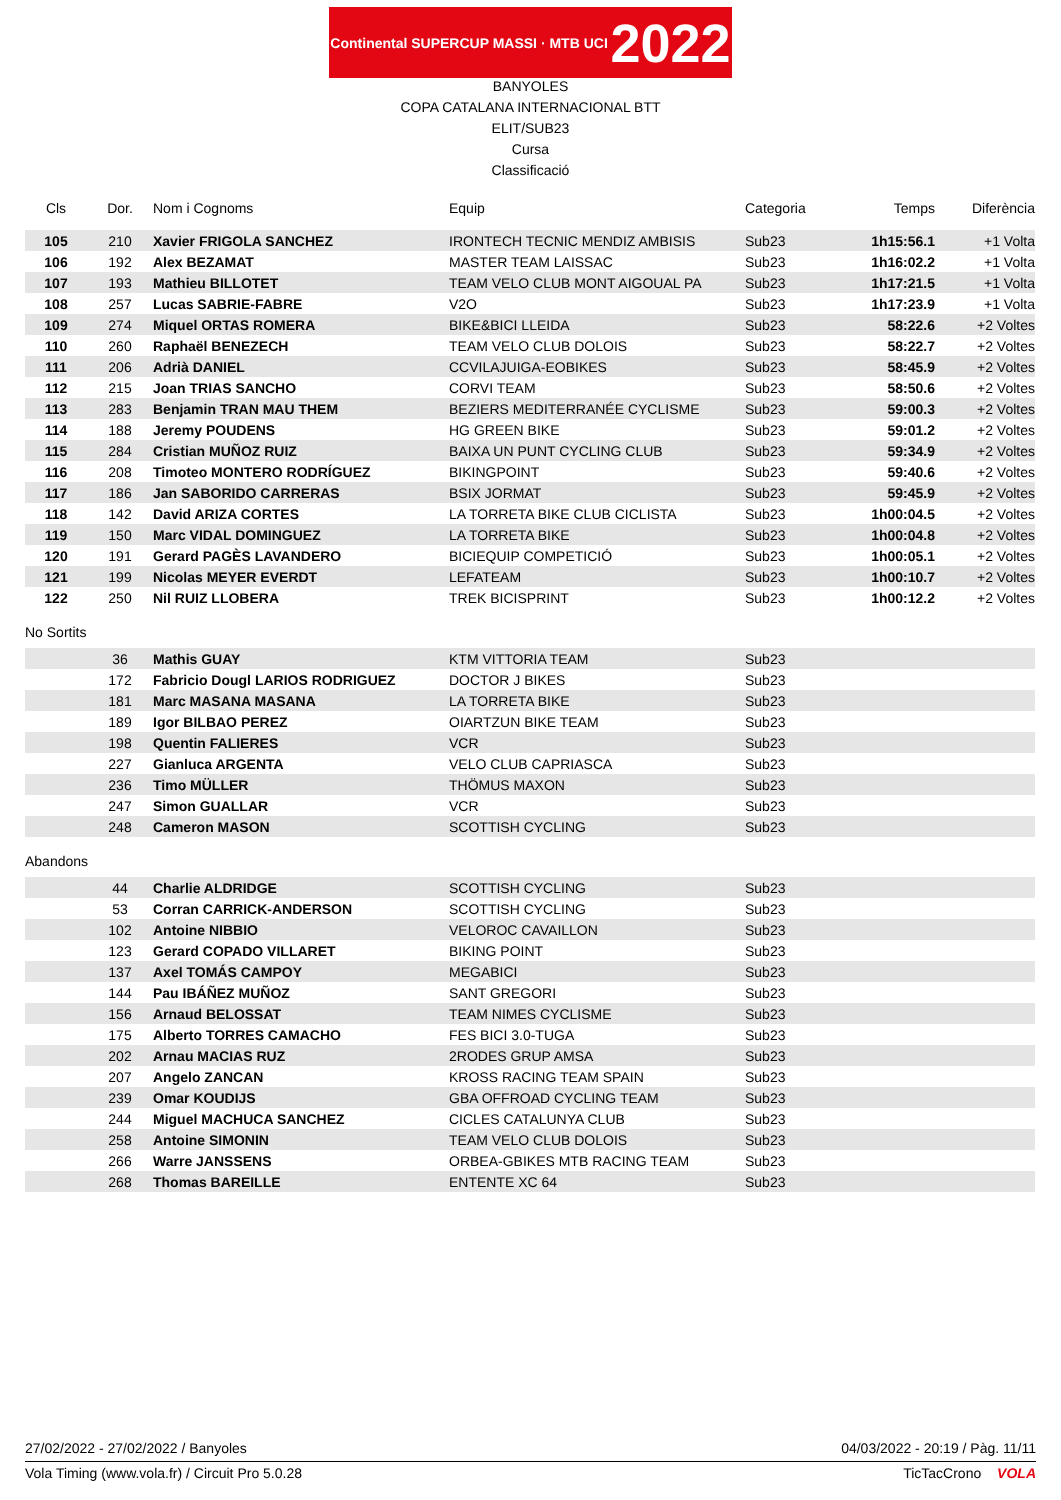Continental SUPERCUP MASSI · MTB UCI 2022
BANYOLES
COPA CATALANA INTERNACIONAL BTT
ELIT/SUB23
Cursa
Classificació
| Cls | Dor. | Nom i Cognoms | Equip | Categoria | Temps | Diferència |
| --- | --- | --- | --- | --- | --- | --- |
| 105 | 210 | Xavier FRIGOLA SANCHEZ | IRONTECH TECNIC MENDIZ AMBISIS | Sub23 | 1h15:56.1 | +1 Volta |
| 106 | 192 | Alex BEZAMAT | MASTER TEAM LAISSAC | Sub23 | 1h16:02.2 | +1 Volta |
| 107 | 193 | Mathieu BILLOTET | TEAM VELO CLUB MONT AIGOUAL PA | Sub23 | 1h17:21.5 | +1 Volta |
| 108 | 257 | Lucas SABRIE-FABRE | V2O | Sub23 | 1h17:23.9 | +1 Volta |
| 109 | 274 | Miquel ORTAS ROMERA | BIKE&BICI LLEIDA | Sub23 | 58:22.6 | +2 Voltes |
| 110 | 260 | Raphaël BENEZECH | TEAM VELO CLUB DOLOIS | Sub23 | 58:22.7 | +2 Voltes |
| 111 | 206 | Adrià DANIEL | CCVILAJUIGA-EOBIKES | Sub23 | 58:45.9 | +2 Voltes |
| 112 | 215 | Joan TRIAS SANCHO | CORVI TEAM | Sub23 | 58:50.6 | +2 Voltes |
| 113 | 283 | Benjamin TRAN MAU THEM | BEZIERS MEDITERRANÉE CYCLISME | Sub23 | 59:00.3 | +2 Voltes |
| 114 | 188 | Jeremy POUDENS | HG GREEN BIKE | Sub23 | 59:01.2 | +2 Voltes |
| 115 | 284 | Cristian MUÑOZ RUIZ | BAIXA UN PUNT CYCLING CLUB | Sub23 | 59:34.9 | +2 Voltes |
| 116 | 208 | Timoteo MONTERO RODRÍGUEZ | BIKINGPOINT | Sub23 | 59:40.6 | +2 Voltes |
| 117 | 186 | Jan SABORIDO CARRERAS | BSIX JORMAT | Sub23 | 59:45.9 | +2 Voltes |
| 118 | 142 | David ARIZA CORTES | LA TORRETA BIKE CLUB CICLISTA | Sub23 | 1h00:04.5 | +2 Voltes |
| 119 | 150 | Marc VIDAL DOMINGUEZ | LA TORRETA BIKE | Sub23 | 1h00:04.8 | +2 Voltes |
| 120 | 191 | Gerard PAGÈS LAVANDERO | BICIEQUIP COMPETICIÓ | Sub23 | 1h00:05.1 | +2 Voltes |
| 121 | 199 | Nicolas MEYER EVERDT | LEFATEAM | Sub23 | 1h00:10.7 | +2 Voltes |
| 122 | 250 | Nil RUIZ LLOBERA | TREK BICISPRINT | Sub23 | 1h00:12.2 | +2 Voltes |
No Sortits
| | 36 | Mathis GUAY | KTM VITTORIA TEAM | Sub23 | | |
| | 172 | Fabricio Dougl LARIOS RODRIGUEZ | DOCTOR J BIKES | Sub23 | | |
| | 181 | Marc MASANA MASANA | LA TORRETA BIKE | Sub23 | | |
| | 189 | Igor BILBAO PEREZ | OIARTZUN BIKE TEAM | Sub23 | | |
| | 198 | Quentin FALIERES | VCR | Sub23 | | |
| | 227 | Gianluca ARGENTA | VELO CLUB CAPRIASCA | Sub23 | | |
| | 236 | Timo MÜLLER | THÖMUS MAXON | Sub23 | | |
| | 247 | Simon GUALLAR | VCR | Sub23 | | |
| | 248 | Cameron MASON | SCOTTISH CYCLING | Sub23 | | |
Abandons
| | 44 | Charlie ALDRIDGE | SCOTTISH CYCLING | Sub23 | | |
| | 53 | Corran CARRICK-ANDERSON | SCOTTISH CYCLING | Sub23 | | |
| | 102 | Antoine NIBBIO | VELOROC CAVAILLON | Sub23 | | |
| | 123 | Gerard COPADO VILLARET | BIKING POINT | Sub23 | | |
| | 137 | Axel TOMÁS CAMPOY | MEGABICI | Sub23 | | |
| | 144 | Pau IBÁÑEZ MUÑOZ | SANT GREGORI | Sub23 | | |
| | 156 | Arnaud BELOSSAT | TEAM NIMES CYCLISME | Sub23 | | |
| | 175 | Alberto TORRES CAMACHO | FES BICI 3.0-TUGA | Sub23 | | |
| | 202 | Arnau MACIAS RUZ | 2RODES GRUP AMSA | Sub23 | | |
| | 207 | Angelo ZANCAN | KROSS RACING TEAM SPAIN | Sub23 | | |
| | 239 | Omar KOUDIJS | GBA OFFROAD CYCLING TEAM | Sub23 | | |
| | 244 | Miguel MACHUCA SANCHEZ | CICLES CATALUNYA CLUB | Sub23 | | |
| | 258 | Antoine SIMONIN | TEAM VELO CLUB DOLOIS | Sub23 | | |
| | 266 | Warre JANSSENS | ORBEA-GBIKES MTB RACING TEAM | Sub23 | | |
| | 268 | Thomas BAREILLE | ENTENTE XC 64 | Sub23 | | |
27/02/2022 - 27/02/2022 / Banyoles 04/03/2022 - 20:19 / Pàg. 11/11
Vola Timing (www.vola.fr) / Circuit Pro 5.0.28 TicTacCrono VOLA